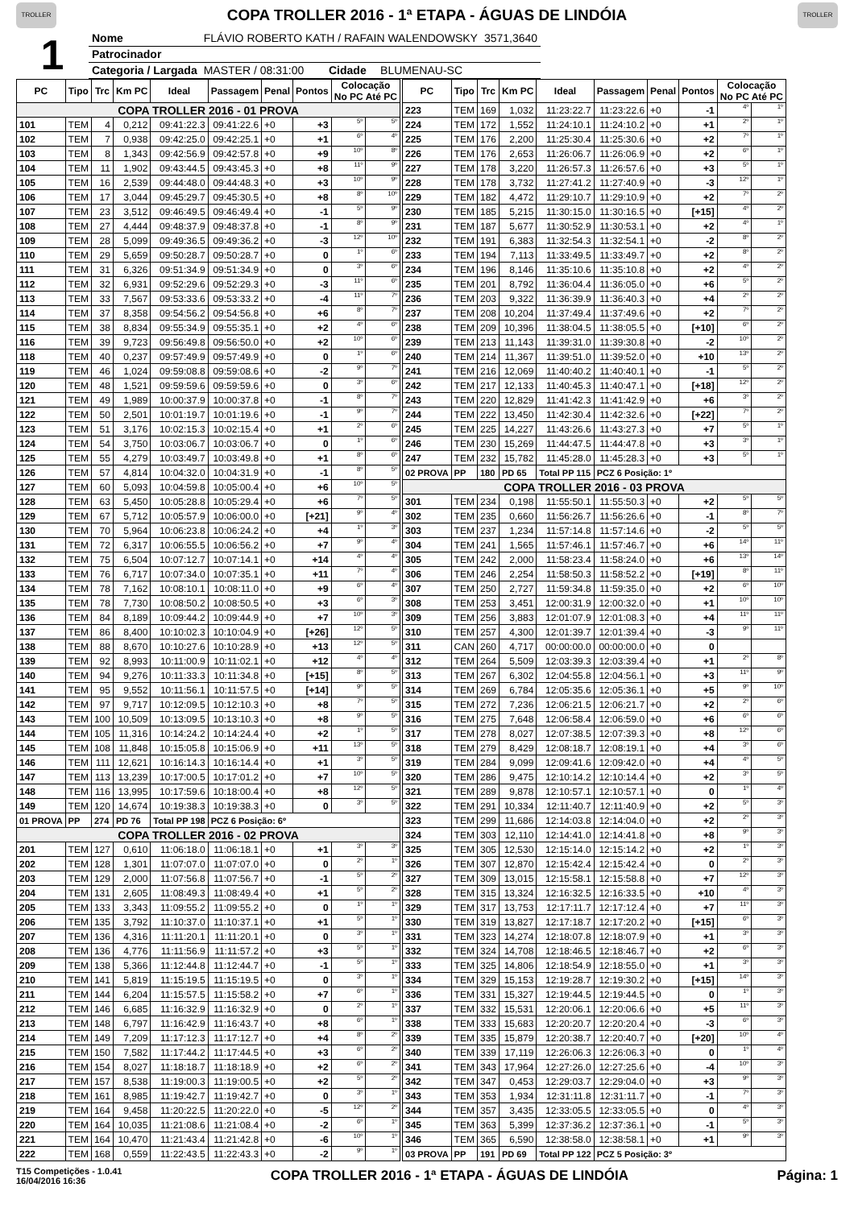TROLLER
COPA TROLLER 2016 - 1ª ETAPA - ÁGUAS DE LINDÓIA
TROLLER
1
| Nome | FLÁVIO ROBERTO KATH / RAFAIN WALENDOWSKY | | | | 3571,3640 |
| Patrocinador | | | | | |
| Categoria / Largada | MASTER / 08:31:00 | Cidade | BLUMENAU-SC | | |
| PC | Tipo | Trc | Km PC | Ideal | Passagem | Penal | Pontos | Colocação No PC Até PC | |
| --- | --- | --- | --- | --- | --- | --- | --- | --- | --- |
| COPA TROLLER 2016 - 01 PROVA | | | | | | | | | |
| 101 | TEM | 4 | 0,212 | 09:41:22.3 | 09:41:22.6 | +0 | +3 | 5º | 5º |
| 102 | TEM | 7 | 0,938 | 09:42:25.0 | 09:42:25.1 | +0 | +1 | 6º | 4º |
| 103 | TEM | 8 | 1,343 | 09:42:56.9 | 09:42:57.8 | +0 | +9 | 10º | 8º |
| 104 | TEM | 11 | 1,902 | 09:43:44.5 | 09:43:45.3 | +0 | +8 | 11º | 9º |
| 105 | TEM | 16 | 2,539 | 09:44:48.0 | 09:44:48.3 | +0 | +3 | 10º | 9º |
| 106 | TEM | 17 | 3,044 | 09:45:29.7 | 09:45:30.5 | +0 | +8 | 8º | 10º |
| 107 | TEM | 23 | 3,512 | 09:46:49.5 | 09:46:49.4 | +0 | -1 | 5º | 9º |
| 108 | TEM | 27 | 4,444 | 09:48:37.9 | 09:48:37.8 | +0 | -1 | 8º | 9º |
| 109 | TEM | 28 | 5,099 | 09:49:36.5 | 09:49:36.2 | +0 | -3 | 12º | 10º |
| 110 | TEM | 29 | 5,659 | 09:50:28.7 | 09:50:28.7 | +0 | 0 | 1º | 6º |
| 111 | TEM | 31 | 6,326 | 09:51:34.9 | 09:51:34.9 | +0 | 0 | 3º | 6º |
| 112 | TEM | 32 | 6,931 | 09:52:29.6 | 09:52:29.3 | +0 | -3 | 11º | 6º |
| 113 | TEM | 33 | 7,567 | 09:53:33.6 | 09:53:33.2 | +0 | -4 | 11º | 7º |
| 114 | TEM | 37 | 8,358 | 09:54:56.2 | 09:54:56.8 | +0 | +6 | 8º | 7º |
| 115 | TEM | 38 | 8,834 | 09:55:34.9 | 09:55:35.1 | +0 | +2 | 4º | 6º |
| 116 | TEM | 39 | 9,723 | 09:56:49.8 | 09:56:50.0 | +0 | +2 | 10º | 6º |
| 118 | TEM | 40 | 0,237 | 09:57:49.9 | 09:57:49.9 | +0 | 0 | 1º | 6º |
| 119 | TEM | 46 | 1,024 | 09:59:08.8 | 09:59:08.6 | +0 | -2 | 9º | 7º |
| 120 | TEM | 48 | 1,521 | 09:59:59.6 | 09:59:59.6 | +0 | 0 | 3º | 6º |
| 121 | TEM | 49 | 1,989 | 10:00:37.9 | 10:00:37.8 | +0 | -1 | 8º | 7º |
| 122 | TEM | 50 | 2,501 | 10:01:19.7 | 10:01:19.6 | +0 | -1 | 9º | 7º |
| 123 | TEM | 51 | 3,176 | 10:02:15.3 | 10:02:15.4 | +0 | +1 | 2º | 6º |
| 124 | TEM | 54 | 3,750 | 10:03:06.7 | 10:03:06.7 | +0 | 0 | 1º | 6º |
| 125 | TEM | 55 | 4,279 | 10:03:49.7 | 10:03:49.8 | +0 | +1 | 8º | 6º |
| 126 | TEM | 57 | 4,814 | 10:04:32.0 | 10:04:31.9 | +0 | -1 | 8º | 5º |
| 127 | TEM | 60 | 5,093 | 10:04:59.8 | 10:05:00.4 | +0 | +6 | 10º | 5º |
| 128 | TEM | 63 | 5,450 | 10:05:28.8 | 10:05:29.4 | +0 | +6 | 7º | 5º |
| 129 | TEM | 67 | 5,712 | 10:05:57.9 | 10:06:00.0 | +0 | [+21] | 9º | 4º |
| 130 | TEM | 70 | 5,964 | 10:06:23.8 | 10:06:24.2 | +0 | +4 | 1º | 3º |
| 131 | TEM | 72 | 6,317 | 10:06:55.5 | 10:06:56.2 | +0 | +7 | 9º | 4º |
| 132 | TEM | 75 | 6,504 | 10:07:12.7 | 10:07:14.1 | +0 | +14 | 4º | 4º |
| 133 | TEM | 76 | 6,717 | 10:07:34.0 | 10:07:35.1 | +0 | +11 | 7º | 4º |
| 134 | TEM | 78 | 7,162 | 10:08:10.1 | 10:08:11.0 | +0 | +9 | 6º | 4º |
| 135 | TEM | 78 | 7,730 | 10:08:50.2 | 10:08:50.5 | +0 | +3 | 6º | 3º |
| 136 | TEM | 84 | 8,189 | 10:09:44.2 | 10:09:44.9 | +0 | +7 | 10º | 3º |
| 137 | TEM | 86 | 8,400 | 10:10:02.3 | 10:10:04.9 | +0 | [+26] | 12º | 5º |
| 138 | TEM | 88 | 8,670 | 10:10:27.6 | 10:10:28.9 | +0 | +13 | 12º | 5º |
| 139 | TEM | 92 | 8,993 | 10:11:00.9 | 10:11:02.1 | +0 | +12 | 4º | 4º |
| 140 | TEM | 94 | 9,276 | 10:11:33.3 | 10:11:34.8 | +0 | [+15] | 8º | 5º |
| 141 | TEM | 95 | 9,552 | 10:11:56.1 | 10:11:57.5 | +0 | [+14] | 9º | 5º |
| 142 | TEM | 97 | 9,717 | 10:12:09.5 | 10:12:10.3 | +0 | +8 | 7º | 5º |
| 143 | TEM | 100 | 10,509 | 10:13:09.5 | 10:13:10.3 | +0 | +8 | 9º | 5º |
| 144 | TEM | 105 | 11,316 | 10:14:24.2 | 10:14:24.4 | +0 | +2 | 1º | 5º |
| 145 | TEM | 108 | 11,848 | 10:15:05.8 | 10:15:06.9 | +0 | +11 | 13º | 5º |
| 146 | TEM | 111 | 12,621 | 10:16:14.3 | 10:16:14.4 | +0 | +1 | 3º | 5º |
| 147 | TEM | 113 | 13,239 | 10:17:00.5 | 10:17:01.2 | +0 | +7 | 10º | 5º |
| 148 | TEM | 116 | 13,995 | 10:17:59.6 | 10:18:00.4 | +0 | +8 | 12º | 5º |
| 149 | TEM | 120 | 14,674 | 10:19:38.3 | 10:19:38.3 | +0 | 0 | 3º | 5º |
| 01 PROVA | PP | 274 | PD 76 | Total PP 198 | PCZ 6 Posição: 6º | | | | |
| COPA TROLLER 2016 - 02 PROVA | | | | | | | | | |
| 201 | TEM | 127 | 0,610 | 11:06:18.0 | 11:06:18.1 | +0 | +1 | 3º | 3º |
| 202 | TEM | 128 | 1,301 | 11:07:07.0 | 11:07:07.0 | +0 | 0 | 2º | 1º |
| 203 | TEM | 129 | 2,000 | 11:07:56.8 | 11:07:56.7 | +0 | -1 | 5º | 2º |
| 204 | TEM | 131 | 2,605 | 11:08:49.3 | 11:08:49.4 | +0 | +1 | 5º | 2º |
| 205 | TEM | 133 | 3,343 | 11:09:55.2 | 11:09:55.2 | +0 | 0 | 1º | 1º |
| 206 | TEM | 135 | 3,792 | 11:10:37.0 | 11:10:37.1 | +0 | +1 | 5º | 1º |
| 207 | TEM | 136 | 4,316 | 11:11:20.1 | 11:11:20.1 | +0 | 0 | 3º | 1º |
| 208 | TEM | 136 | 4,776 | 11:11:56.9 | 11:11:57.2 | +0 | +3 | 5º | 1º |
| 209 | TEM | 138 | 5,366 | 11:12:44.8 | 11:12:44.7 | +0 | -1 | 5º | 1º |
| 210 | TEM | 141 | 5,819 | 11:15:19.5 | 11:15:19.5 | +0 | 0 | 3º | 1º |
| 211 | TEM | 144 | 6,204 | 11:15:57.5 | 11:15:58.2 | +0 | +7 | 6º | 1º |
| 212 | TEM | 146 | 6,685 | 11:16:32.9 | 11:16:32.9 | +0 | 0 | 2º | 1º |
| 213 | TEM | 148 | 6,797 | 11:16:42.9 | 11:16:43.7 | +0 | +8 | 6º | 1º |
| 214 | TEM | 149 | 7,209 | 11:17:12.3 | 11:17:12.7 | +0 | +4 | 8º | 2º |
| 215 | TEM | 150 | 7,582 | 11:17:44.2 | 11:17:44.5 | +0 | +3 | 6º | 2º |
| 216 | TEM | 154 | 8,027 | 11:18:18.7 | 11:18:18.9 | +0 | +2 | 6º | 2º |
| 217 | TEM | 157 | 8,538 | 11:19:00.3 | 11:19:00.5 | +0 | +2 | 5º | 2º |
| 218 | TEM | 161 | 8,985 | 11:19:42.7 | 11:19:42.7 | +0 | 0 | 3º | 1º |
| 219 | TEM | 164 | 9,458 | 11:20:22.5 | 11:20:22.0 | +0 | -5 | 12º | 2º |
| 220 | TEM | 164 | 10,035 | 11:21:08.6 | 11:21:08.4 | +0 | -2 | 6º | 1º |
| 221 | TEM | 164 | 10,470 | 11:21:43.4 | 11:21:42.8 | +0 | -6 | 10º | 1º |
| 222 | TEM | 168 | 0,559 | 11:22:43.5 | 11:22:43.3 | +0 | -2 | 9º | 1º |
| PC | Tipo | Trc | Km PC | Ideal | Passagem | Penal | Pontos | Colocação No PC Até PC | |
| --- | --- | --- | --- | --- | --- | --- | --- | --- | --- |
| 223 | TEM | 169 | 1,032 | 11:23:22.7 | 11:23:22.6 | +0 | -1 | 4º | 1º |
| 224 | TEM | 172 | 1,552 | 11:24:10.1 | 11:24:10.2 | +0 | +1 | 2º | 1º |
| 225 | TEM | 176 | 2,200 | 11:25:30.4 | 11:25:30.6 | +0 | +2 | 7º | 1º |
| 226 | TEM | 176 | 2,653 | 11:26:06.7 | 11:26:06.9 | +0 | +2 | 6º | 1º |
| 227 | TEM | 178 | 3,220 | 11:26:57.3 | 11:26:57.6 | +0 | +3 | 5º | 1º |
| 228 | TEM | 178 | 3,732 | 11:27:41.2 | 11:27:40.9 | +0 | -3 | 12º | 1º |
| 229 | TEM | 182 | 4,472 | 11:29:10.7 | 11:29:10.9 | +0 | +2 | 7º | 2º |
| 230 | TEM | 185 | 5,215 | 11:30:15.0 | 11:30:16.5 | +0 | [+15] | 4º | 2º |
| 231 | TEM | 187 | 5,677 | 11:30:52.9 | 11:30:53.1 | +0 | +2 | 4º | 1º |
| 232 | TEM | 191 | 6,383 | 11:32:54.3 | 11:32:54.1 | +0 | -2 | 8º | 2º |
| 233 | TEM | 194 | 7,113 | 11:33:49.5 | 11:33:49.7 | +0 | +2 | 8º | 2º |
| 234 | TEM | 196 | 8,146 | 11:35:10.6 | 11:35:10.8 | +0 | +2 | 4º | 2º |
| 235 | TEM | 201 | 8,792 | 11:36:04.4 | 11:36:05.0 | +0 | +6 | 5º | 2º |
| 236 | TEM | 203 | 9,322 | 11:36:39.9 | 11:36:40.3 | +0 | +4 | 2º | 2º |
| 237 | TEM | 208 | 10,204 | 11:37:49.4 | 11:37:49.6 | +0 | +2 | 7º | 2º |
| 238 | TEM | 209 | 10,396 | 11:38:04.5 | 11:38:05.5 | +0 | [+10] | 6º | 2º |
| 239 | TEM | 213 | 11,143 | 11:39:31.0 | 11:39:30.8 | +0 | -2 | 10º | 2º |
| 240 | TEM | 214 | 11,367 | 11:39:51.0 | 11:39:52.0 | +0 | +10 | 13º | 2º |
| 241 | TEM | 216 | 12,069 | 11:40:40.2 | 11:40:40.1 | +0 | -1 | 5º | 2º |
| 242 | TEM | 217 | 12,133 | 11:40:45.3 | 11:40:47.1 | +0 | [+18] | 12º | 2º |
| 243 | TEM | 220 | 12,829 | 11:41:42.3 | 11:41:42.9 | +0 | +6 | 3º | 2º |
| 244 | TEM | 222 | 13,450 | 11:42:30.4 | 11:42:32.6 | +0 | [+22] | 7º | 2º |
| 245 | TEM | 225 | 14,227 | 11:43:26.6 | 11:43:27.3 | +0 | +7 | 5º | 1º |
| 246 | TEM | 230 | 15,269 | 11:44:47.5 | 11:44:47.8 | +0 | +3 | 3º | 1º |
| 247 | TEM | 232 | 15,782 | 11:45:28.0 | 11:45:28.3 | +0 | +3 | 5º | 1º |
| 02 PROVA | PP | 180 | PD 65 | Total PP 115 | PCZ 6 Posição: 1º | | | | |
| COPA TROLLER 2016 - 03 PROVA | | | | | | | | | |
| 301 | TEM | 234 | 0,198 | 11:55:50.1 | 11:55:50.3 | +0 | +2 | 5º | 5º |
| 302 | TEM | 235 | 0,660 | 11:56:26.7 | 11:56:26.6 | +0 | -1 | 8º | 7º |
| 303 | TEM | 237 | 1,234 | 11:57:14.8 | 11:57:14.6 | +0 | -2 | 5º | 5º |
| 304 | TEM | 241 | 1,565 | 11:57:46.1 | 11:57:46.7 | +0 | +6 | 14º | 11º |
| 305 | TEM | 242 | 2,000 | 11:58:23.4 | 11:58:24.0 | +0 | +6 | 13º | 14º |
| 306 | TEM | 246 | 2,254 | 11:58:50.3 | 11:58:52.2 | +0 | [+19] | 8º | 11º |
| 307 | TEM | 250 | 2,727 | 11:59:34.8 | 11:59:35.0 | +0 | +2 | 6º | 10º |
| 308 | TEM | 253 | 3,451 | 12:00:31.9 | 12:00:32.0 | +0 | +1 | 10º | 10º |
| 309 | TEM | 256 | 3,883 | 12:01:07.9 | 12:01:08.3 | +0 | +4 | 11º | 11º |
| 310 | TEM | 257 | 4,300 | 12:01:39.7 | 12:01:39.4 | +0 | -3 | 9º | 11º |
| 311 | CAN | 260 | 4,717 | 00:00:00.0 | 00:00:00.0 | +0 | 0 | | |
| 312 | TEM | 264 | 5,509 | 12:03:39.3 | 12:03:39.4 | +0 | +1 | 2º | 8º |
| 313 | TEM | 267 | 6,302 | 12:04:55.8 | 12:04:56.1 | +0 | +3 | 11º | 9º |
| 314 | TEM | 269 | 6,784 | 12:05:35.6 | 12:05:36.1 | +0 | +5 | 9º | 10º |
| 315 | TEM | 272 | 7,236 | 12:06:21.5 | 12:06:21.7 | +0 | +2 | 2º | 6º |
| 316 | TEM | 275 | 7,648 | 12:06:58.4 | 12:06:59.0 | +0 | +6 | 6º | 6º |
| 317 | TEM | 278 | 8,027 | 12:07:38.5 | 12:07:39.3 | +0 | +8 | 12º | 6º |
| 318 | TEM | 279 | 8,429 | 12:08:18.7 | 12:08:19.1 | +0 | +4 | 3º | 6º |
| 319 | TEM | 284 | 9,099 | 12:09:41.6 | 12:09:42.0 | +0 | +4 | 4º | 5º |
| 320 | TEM | 286 | 9,475 | 12:10:14.2 | 12:10:14.4 | +0 | +2 | 3º | 5º |
| 321 | TEM | 289 | 9,878 | 12:10:57.1 | 12:10:57.1 | +0 | 0 | 1º | 4º |
| 322 | TEM | 291 | 10,334 | 12:11:40.7 | 12:11:40.9 | +0 | +2 | 5º | 3º |
| 323 | TEM | 299 | 11,686 | 12:14:03.8 | 12:14:04.0 | +0 | +2 | 2º | 3º |
| 324 | TEM | 303 | 12,110 | 12:14:41.0 | 12:14:41.8 | +0 | +8 | 9º | 3º |
| 325 | TEM | 305 | 12,530 | 12:15:14.0 | 12:15:14.2 | +0 | +2 | 1º | 3º |
| 326 | TEM | 307 | 12,870 | 12:15:42.4 | 12:15:42.4 | +0 | 0 | 2º | 3º |
| 327 | TEM | 309 | 13,015 | 12:15:58.1 | 12:15:58.8 | +0 | +7 | 12º | 3º |
| 328 | TEM | 315 | 13,324 | 12:16:32.5 | 12:16:33.5 | +0 | +10 | 4º | 3º |
| 329 | TEM | 317 | 13,753 | 12:17:11.7 | 12:17:12.4 | +0 | +7 | 11º | 3º |
| 330 | TEM | 319 | 13,827 | 12:17:18.7 | 12:17:20.2 | +0 | [+15] | 6º | 3º |
| 331 | TEM | 323 | 14,274 | 12:18:07.8 | 12:18:07.9 | +0 | +1 | 3º | 3º |
| 332 | TEM | 324 | 14,708 | 12:18:46.5 | 12:18:46.7 | +0 | +2 | 6º | 3º |
| 333 | TEM | 325 | 14,806 | 12:18:54.9 | 12:18:55.0 | +0 | +1 | 3º | 3º |
| 334 | TEM | 329 | 15,153 | 12:19:28.7 | 12:19:30.2 | +0 | [+15] | 14º | 3º |
| 336 | TEM | 331 | 15,327 | 12:19:44.5 | 12:19:44.5 | +0 | 0 | 1º | 3º |
| 337 | TEM | 332 | 15,531 | 12:20:06.1 | 12:20:06.6 | +0 | +5 | 11º | 3º |
| 338 | TEM | 333 | 15,683 | 12:20:20.7 | 12:20:20.4 | +0 | -3 | 6º | 3º |
| 339 | TEM | 335 | 15,879 | 12:20:38.7 | 12:20:40.7 | +0 | [+20] | 10º | 4º |
| 340 | TEM | 339 | 17,119 | 12:26:06.3 | 12:26:06.3 | +0 | 0 | 1º | 4º |
| 341 | TEM | 343 | 17,964 | 12:27:26.0 | 12:27:25.6 | +0 | -4 | 10º | 3º |
| 342 | TEM | 347 | 0,453 | 12:29:03.7 | 12:29:04.0 | +0 | +3 | 9º | 3º |
| 343 | TEM | 353 | 1,934 | 12:31:11.8 | 12:31:11.7 | +0 | -1 | 7º | 3º |
| 344 | TEM | 357 | 3,435 | 12:33:05.5 | 12:33:05.5 | +0 | 0 | 4º | 3º |
| 345 | TEM | 363 | 5,399 | 12:37:36.2 | 12:37:36.1 | +0 | -1 | 5º | 3º |
| 346 | TEM | 365 | 6,590 | 12:38:58.0 | 12:38:58.1 | +0 | +1 | 9º | 3º |
| 03 PROVA | PP | 191 | PD 69 | Total PP 122 | PCZ 5 Posição: 3º | | | | |
T15 Competições - 1.0.41
16/04/2016 16:36
COPA TROLLER 2016 - 1ª ETAPA - ÁGUAS DE LINDÓIA
Página: 1